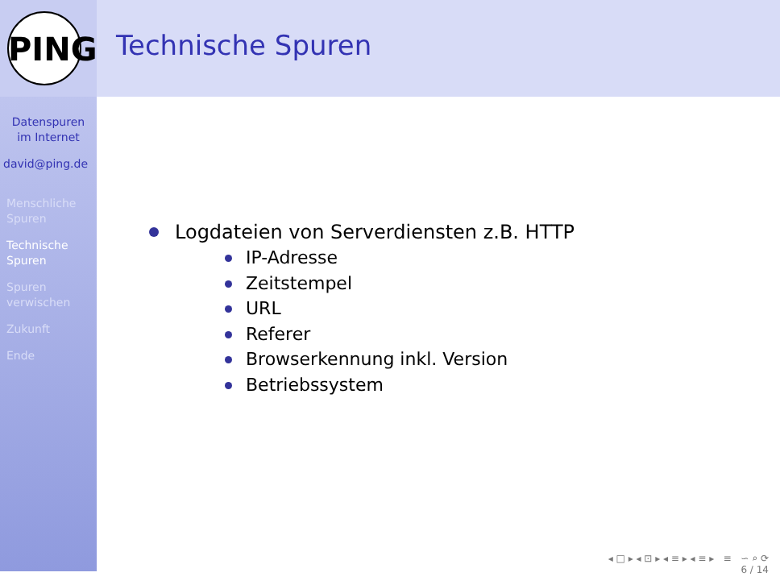PING
Technische Spuren
Datenspuren
im Internet
david@ping.de
Menschliche
Spuren
Technische
Spuren
Spuren
verwischen
Zukunft
Ende
Logdateien von Serverdiensten z.B. HTTP
IP-Adresse
Zeitstempel
URL
Referer
Browserkennung inkl. Version
Betriebssystem
◂ □ ▸ ◂ ⊡ ▸ ◂ ≡ ▸ ◂ ≡ ▸ ≡ ∽ ⌕ ⟳
6 / 14